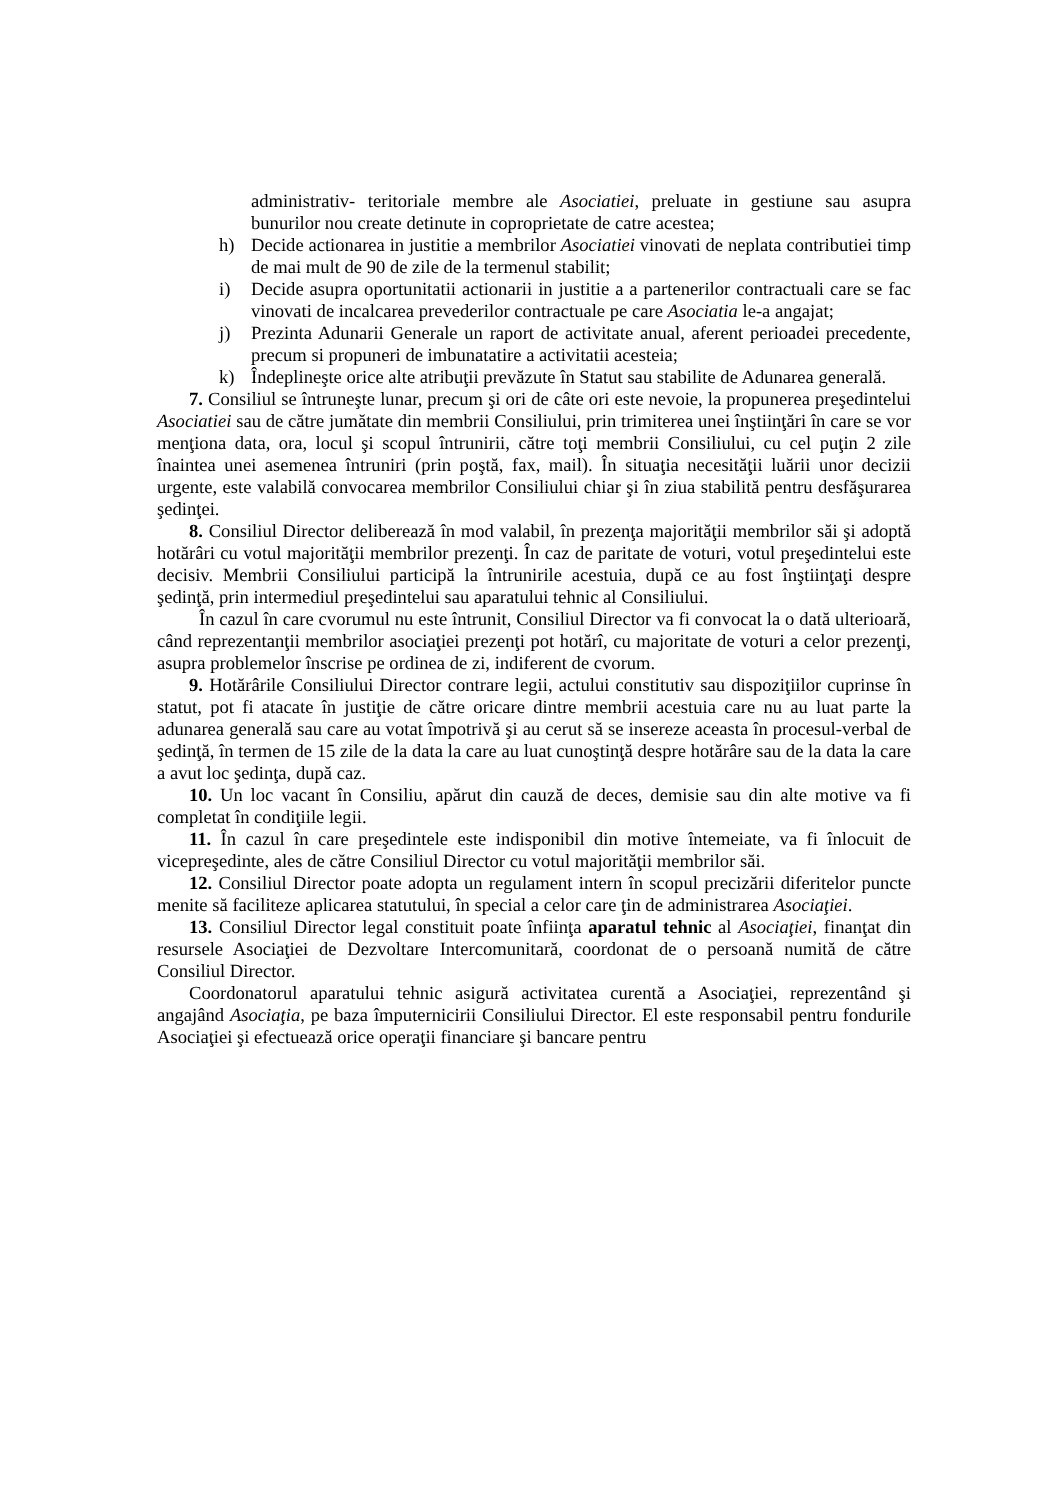administrativ- teritoriale membre ale Asociatiei, preluate in gestiune sau asupra bunurilor nou create detinute in coproprietate de catre acestea;
h) Decide actionarea in justitie a membrilor Asociatiei vinovati de neplata contributiei timp de mai mult de 90 de zile de la termenul stabilit;
i) Decide asupra oportunitatii actionarii in justitie a a partenerilor contractuali care se fac vinovati de incalcarea prevederilor contractuale pe care Asociatia le-a angajat;
j) Prezinta Adunarii Generale un raport de activitate anual, aferent perioadei precedente, precum si propuneri de imbunatatire a activitatii acesteia;
k) Îndeplineşte orice alte atribuţii prevăzute în Statut sau stabilite de Adunarea generală.
7. Consiliul se întruneşte lunar, precum şi ori de câte ori este nevoie, la propunerea preşedintelui Asociatiei sau de către jumătate din membrii Consiliului, prin trimiterea unei înştiinţări în care se vor menţiona data, ora, locul şi scopul întrunirii, către toţi membrii Consiliului, cu cel puţin 2 zile înaintea unei asemenea întruniri (prin poştă, fax, mail). În situaţia necesităţii luării unor decizii urgente, este valabilă convocarea membrilor Consiliului chiar şi în ziua stabilită pentru desfăşurarea şedinţei.
8. Consiliul Director deliberează în mod valabil, în prezenţa majorităţii membrilor săi şi adoptă hotărâri cu votul majorităţii membrilor prezenţi. În caz de paritate de voturi, votul preşedintelui este decisiv. Membrii Consiliului participă la întrunirile acestuia, după ce au fost înştiinţaţi despre şedinţă, prin intermediul preşedintelui sau aparatului tehnic al Consiliului.
În cazul în care cvorumul nu este întrunit, Consiliul Director va fi convocat la o dată ulterioară, când reprezentanţii membrilor asociaţiei prezenţi pot hotărî, cu majoritate de voturi a celor prezenţi, asupra problemelor înscrise pe ordinea de zi, indiferent de cvorum.
9. Hotărârile Consiliului Director contrare legii, actului constitutiv sau dispoziţiilor cuprinse în statut, pot fi atacate în justiţie de către oricare dintre membrii acestuia care nu au luat parte la adunarea generală sau care au votat împotrivă şi au cerut să se insereze aceasta în procesul-verbal de şedinţă, în termen de 15 zile de la data la care au luat cunoştinţă despre hotărâre sau de la data la care a avut loc şedinţa, după caz.
10. Un loc vacant în Consiliu, apărut din cauză de deces, demisie sau din alte motive va fi completat în condiţiile legii.
11. În cazul în care preşedintele este indisponibil din motive întemeiate, va fi înlocuit de vicepreşedinte, ales de către Consiliul Director cu votul majorităţii membrilor săi.
12. Consiliul Director poate adopta un regulament intern în scopul precizării diferitelor puncte menite să faciliteze aplicarea statutului, în special a celor care ţin de administrarea Asociaţiei.
13. Consiliul Director legal constituit poate înfiinţa aparatul tehnic al Asociaţiei, finanţat din resursele Asociaţiei de Dezvoltare Intercomunitară, coordonat de o persoană numită de către Consiliul Director.
Coordonatorul aparatului tehnic asigură activitatea curentă a Asociaţiei, reprezentând şi angajând Asociaţia, pe baza împuternicirii Consiliului Director. El este responsabil pentru fondurile Asociaţiei şi efectuează orice operaţii financiare şi bancare pentru